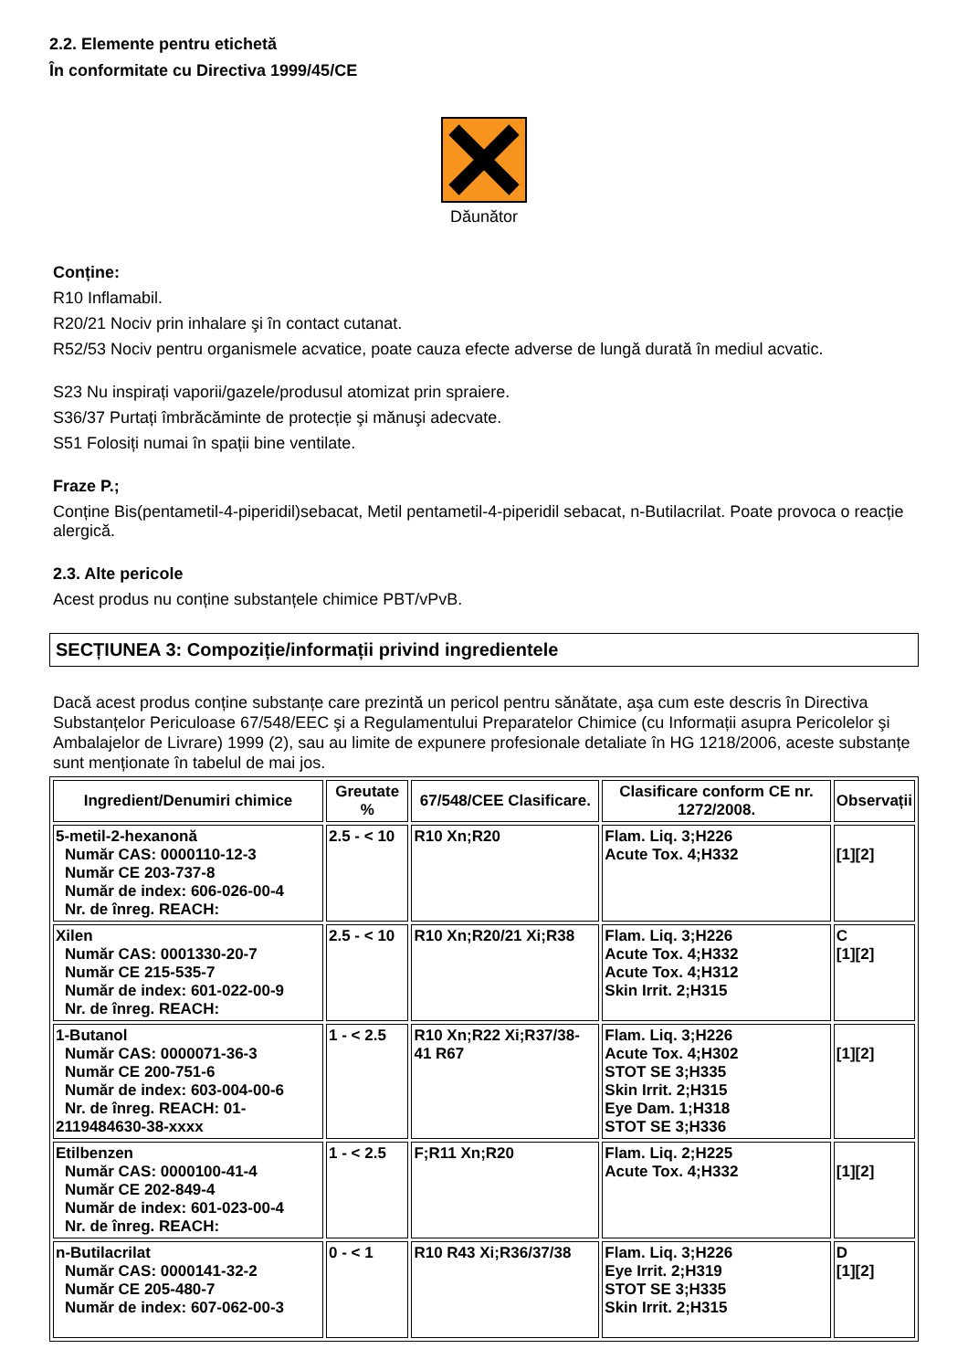2.2. Elemente pentru etichetă
În conformitate cu Directiva 1999/45/CE
Dăunător
Conține:
R10 Inflamabil.
R20/21 Nociv prin inhalare şi în contact cutanat.
R52/53 Nociv pentru organismele acvatice, poate cauza efecte adverse de lungă durată în mediul acvatic.
S23 Nu inspirați vaporii/gazele/produsul atomizat prin spraiere.
S36/37 Purtați îmbrăcăminte de protecție şi mănuşi adecvate.
S51 Folosiți numai în spații bine ventilate.
Fraze P.;
Conține Bis(pentametil-4-piperidil)sebacat, Metil pentametil-4-piperidil sebacat, n-Butilacrilat. Poate provoca o reacție alergică.
2.3. Alte pericole
Acest produs nu conține substanțele chimice PBT/vPvB.
SECȚIUNEA 3: Compoziție/informații privind ingredientele
Dacă acest produs conține substanțe care prezintă un pericol pentru sănătate, aşa cum este descris în Directiva Substanțelor Periculoase 67/548/EEC şi a Regulamentului Preparatelor Chimice (cu Informații asupra Pericolelor şi Ambalajelor de Livrare) 1999 (2), sau au limite de expunere profesionale detaliate în HG 1218/2006, aceste substanțe sunt menționate în tabelul de mai jos.
| Ingredient/Denumiri chimice | Greutate % | 67/548/CEE Clasificare. | Clasificare conform CE nr. 1272/2008. | Observații |
| --- | --- | --- | --- | --- |
| 5-metil-2-hexanonă Număr CAS: 0000110-12-3 Număr CE 203-737-8 Număr de index: 606-026-00-4 Nr. de înreg. REACH: | 2.5 - < 10 | R10 Xn;R20 | Flam. Liq. 3;H226 Acute Tox. 4;H332 | [1][2] |
| Xilen Număr CAS: 0001330-20-7 Număr CE 215-535-7 Număr de index: 601-022-00-9 Nr. de înreg. REACH: | 2.5 - < 10 | R10 Xn;R20/21 Xi;R38 | Flam. Liq. 3;H226 Acute Tox. 4;H332 Acute Tox. 4;H312 Skin Irrit. 2;H315 | C [1][2] |
| 1-Butanol Număr CAS: 0000071-36-3 Număr CE 200-751-6 Număr de index: 603-004-00-6 Nr. de înreg. REACH: 01- 2119484630-38-xxxx | 1 - < 2.5 | R10 Xn;R22 Xi;R37/38-41 R67 | Flam. Liq. 3;H226 Acute Tox. 4;H302 STOT SE 3;H335 Skin Irrit. 2;H315 Eye Dam. 1;H318 STOT SE 3;H336 | [1][2] |
| Etilbenzen Număr CAS: 0000100-41-4 Număr CE 202-849-4 Număr de index: 601-023-00-4 Nr. de înreg. REACH: | 1 - < 2.5 | F;R11 Xn;R20 | Flam. Liq. 2;H225 Acute Tox. 4;H332 | [1][2] |
| n-Butilacrilat Număr CAS: 0000141-32-2 Număr CE 205-480-7 Număr de index: 607-062-00-3 | 0 - < 1 | R10 R43 Xi;R36/37/38 | Flam. Liq. 3;H226 Eye Irrit. 2;H319 STOT SE 3;H335 Skin Irrit. 2;H315 | D [1][2] |